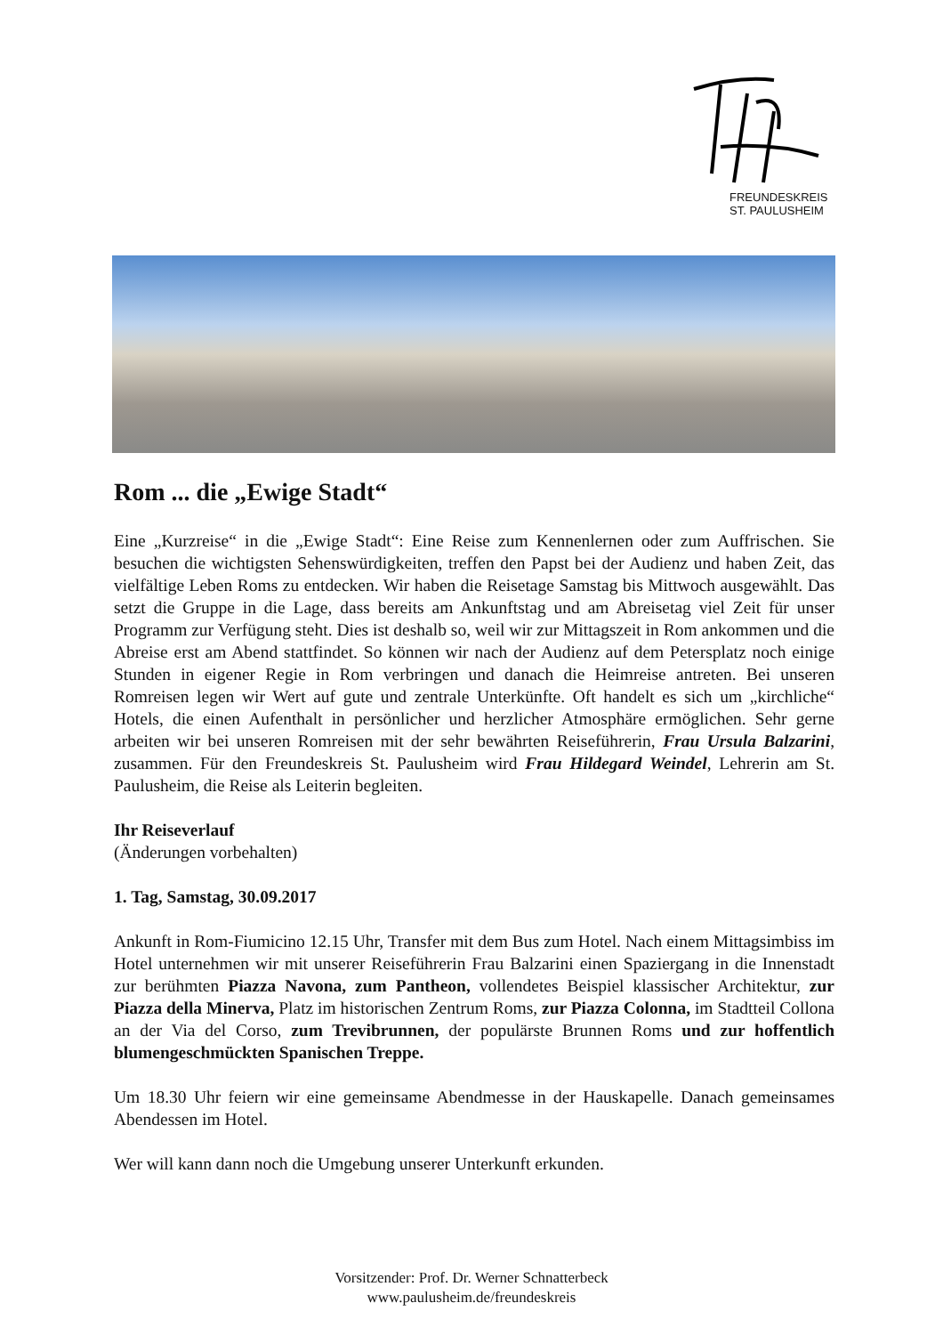FREUNDESKREIS
ST. PAULUSHEIM
Rom ... die „Ewige Stadt“
Eine „Kurzreise“ in die „Ewige Stadt“: Eine Reise zum Kennenlernen oder zum Auffrischen. Sie besuchen die wichtigsten Sehenswürdigkeiten, treffen den Papst bei der Audienz und haben Zeit, das vielfältige Leben Roms zu entdecken. Wir haben die Reisetage Samstag bis Mittwoch ausgewählt. Das setzt die Gruppe in die Lage, dass bereits am Ankunftstag und am Abreisetag viel Zeit für unser Programm zur Verfügung steht. Dies ist deshalb so, weil wir zur Mittagszeit in Rom ankommen und die Abreise erst am Abend stattfindet. So können wir nach der Audienz auf dem Petersplatz noch einige Stunden in eigener Regie in Rom verbringen und danach die Heimreise antreten. Bei unseren Romreisen legen wir Wert auf gute und zentrale Unterkünfte. Oft handelt es sich um „kirchliche“ Hotels, die einen Aufenthalt in persönlicher und herzlicher Atmosphäre ermöglichen. Sehr gerne arbeiten wir bei unseren Romreisen mit der sehr bewährten Reiseführerin, Frau Ursula Balzarini, zusammen. Für den Freundeskreis St. Paulusheim wird Frau Hildegard Weindel, Lehrerin am St. Paulusheim, die Reise als Leiterin begleiten.
Ihr Reiseverlauf
(Änderungen vorbehalten)
1. Tag, Samstag, 30.09.2017
Ankunft in Rom-Fiumicino 12.15 Uhr, Transfer mit dem Bus zum Hotel. Nach einem Mittagsimbiss im Hotel unternehmen wir mit unserer Reiseführerin Frau Balzarini einen Spaziergang in die Innenstadt zur berühmten Piazza Navona, zum Pantheon, vollendetes Beispiel klassischer Architektur, zur Piazza della Minerva, Platz im historischen Zentrum Roms, zur Piazza Colonna, im Stadtteil Collona an der Via del Corso, zum Trevibrunnen, der populärste Brunnen Roms und zur hoffentlich blumengeschmückten Spanischen Treppe.
Um 18.30 Uhr feiern wir eine gemeinsame Abendmesse in der Hauskapelle. Danach gemeinsames Abendessen im Hotel.
Wer will kann dann noch die Umgebung unserer Unterkunft erkunden.
Vorsitzender: Prof. Dr. Werner Schnatterbeck
www.paulusheim.de/freundeskreis